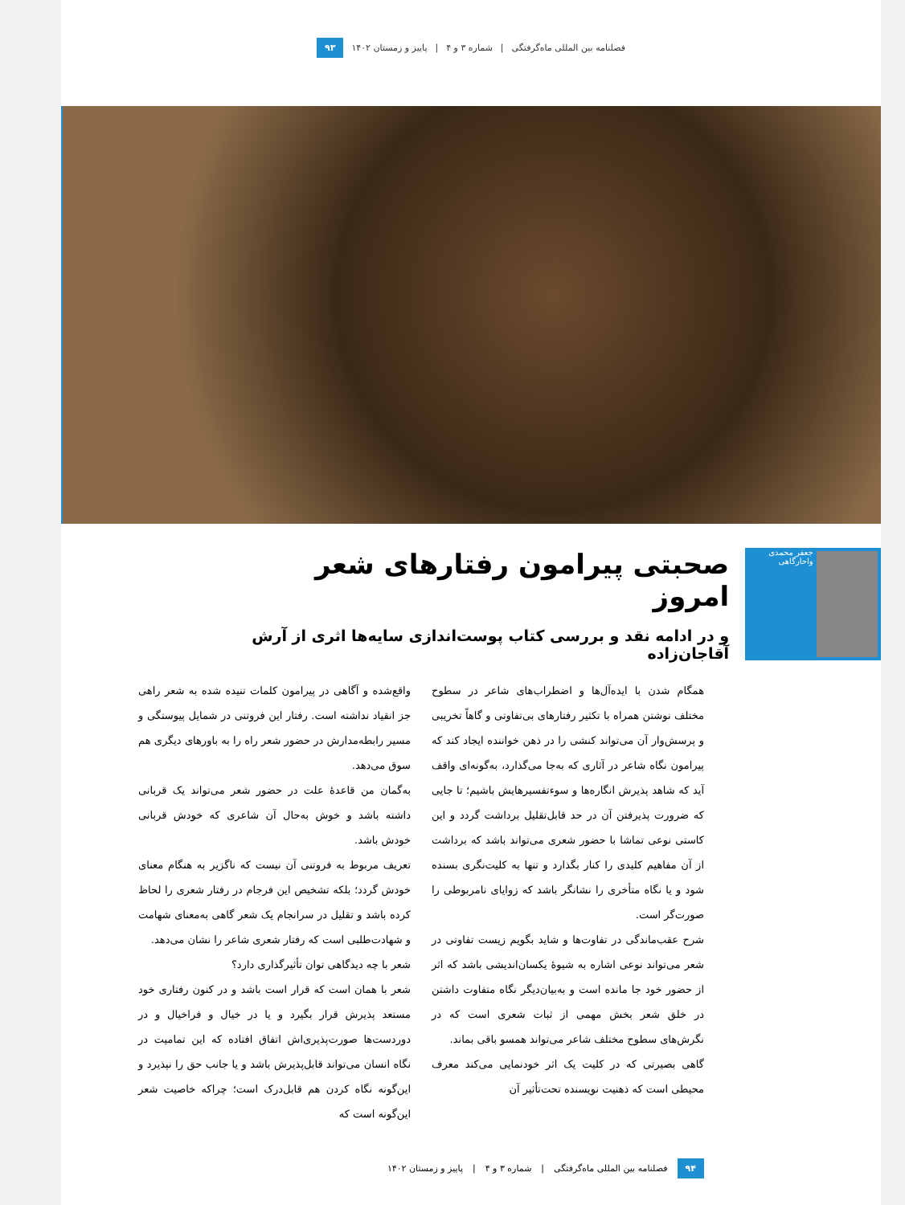فصلنامه بین المللی ماه‌گرفتگی | شماره ۳ و ۴ | پاییز و زمستان ۱۴۰۲ ۹۳
جعفر محمدی واحارگاهی
صحبتی پیرامون رفتارهای شعر امروز
و در ادامه نقد و بررسی کتاب پوست‌اندازی سایه‌ها اثری از آرش آقاجان‌زاده
همگام شدن با ایده‌آل‌ها و اضطراب‌های شاعر در سطوح مختلف نوشتن همراه با تکثیر رفتارهای بی‌تفاوتی و گاهاً تخریبی و پرسش‌وار آن می‌تواند کنشی را در ذهن خواننده ایجاد کند که پیرامون نگاه شاعر در آثاری که به‌جا می‌گذارد، به‌گونه‌ای واقف آید که شاهد پذیرش انگاره‌ها و سوءتفسیرهایش باشیم؛ تا جایی که ضرورت پذیرفتن آن در حد قابل‌تقلیل برداشت گردد و این کاستی نوعی تماشا با حضور شعری می‌تواند باشد که برداشت از آن مفاهیم کلیدی را کنار بگذارد و تنها به کلیت‌نگری بسنده شود و یا نگاه متأخری را نشانگر باشد که زوایای نامربوطی را صورت‌گر است.
شرح عقب‌ماندگی در تفاوت‌ها و شاید بگویم زیست تفاوتی در شعر می‌تواند نوعی اشاره به شیوهٔ یکسان‌اندیشی باشد که اثر از حضور خود جا مانده است و به‌بیان‌دیگر نگاه متفاوت داشتن در خلق شعر بخش مهمی از ثبات شعری است که در نگرش‌های سطوح مختلف شاعر می‌تواند همسو باقی بماند.
گاهی بصیرتی که در کلیت یک اثر خودنمایی می‌کند معرف محیطی است که ذهنیت نویسنده تحت‌تأثیر آن
واقع‌شده و آگاهی در پیرامون کلمات تنیده شده به شعر راهی جز انقیاد نداشته است. رفتار این فروتنی در شمایل پیوستگی و مسیر رابطه‌مدارش در حضور شعر راه را به باورهای دیگری هم سوق می‌دهد.
به‌گمان من قاعدهٔ علت در حضور شعر می‌تواند یک قربانی داشته باشد و خوش به‌حال آن شاعری که خودش قربانی خودش باشد.
تعریف مربوط به فروتنی آن نیست که ناگزیر به هنگام معنای خودش گردد؛ بلکه تشخیص این فرجام در رفتار شعری را لحاظ کرده باشد و تقلیل در سرانجام یک شعر گاهی به‌معنای شهامت و شهادت‌طلبی است که رفتار شعری شاعر را نشان می‌دهد.
شعر با چه دیدگاهی توان تأثیرگذاری دارد؟
شعر با همان است که قرار است باشد و در کنون رفتاری خود مستعد پذیرش قرار بگیرد و یا در خیال و فراخیال و در دوردست‌ها صورت‌پذیری‌اش اتفاق افتاده که این تمامیت در نگاه انسان می‌تواند قابل‌پذیرش باشد و یا جانب حق را نپذیرد و این‌گونه نگاه کردن هم قابل‌درک است؛ چراکه خاصیت شعر این‌گونه است که
۹۴ فصلنامه بین المللی ماه‌گرفتگی | شماره ۳ و ۴ | پاییز و زمستان ۱۴۰۲